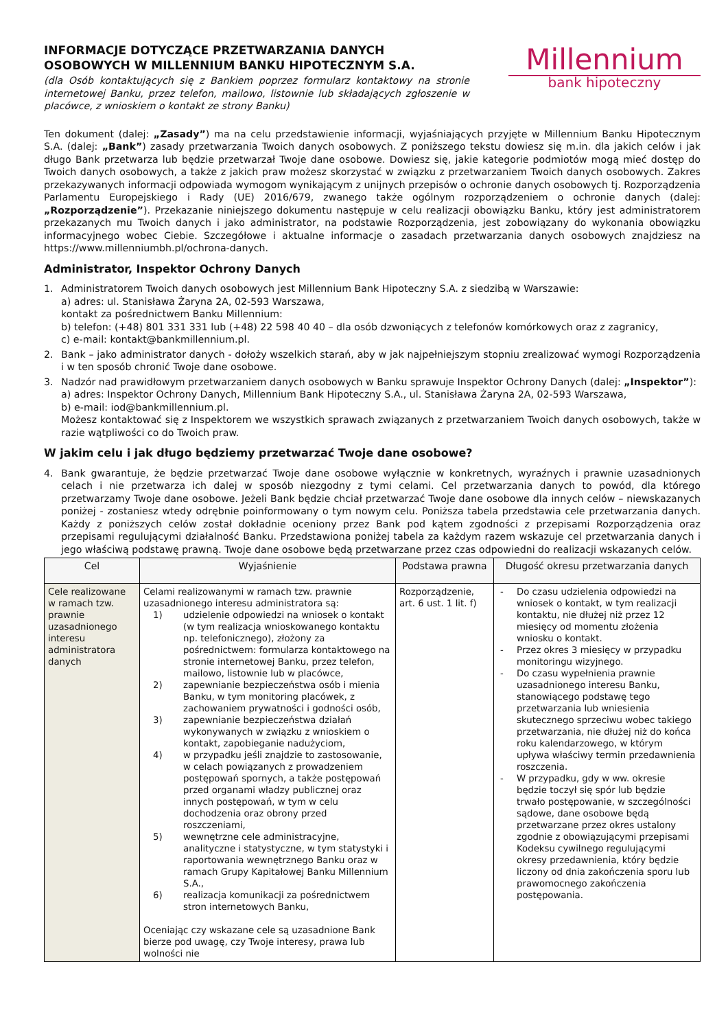INFORMACJE DOTYCZĄCE PRZETWARZANIA DANYCH OSOBOWYCH W MILLENNIUM BANKU HIPOTECZNYM S.A.
(dla Osób kontaktujących się z Bankiem poprzez formularz kontaktowy na stronie internetowej Banku, przez telefon, mailowo, listownie lub składających zgłoszenie w placówce, z wnioskiem o kontakt ze strony Banku)
Millennium
bank hipoteczny
Ten dokument (dalej: „Zasady”) ma na celu przedstawienie informacji, wyjaśniających przyjęte w Millennium Banku Hipotecznym S.A. (dalej: „Bank”) zasady przetwarzania Twoich danych osobowych. Z poniższego tekstu dowiesz się m.in. dla jakich celów i jak długo Bank przetwarza lub będzie przetwarzał Twoje dane osobowe. Dowiesz się, jakie kategorie podmiotów mogą mieć dostęp do Twoich danych osobowych, a także z jakich praw możesz skorzystać w związku z przetwarzaniem Twoich danych osobowych. Zakres przekazywanych informacji odpowiada wymogom wynikającym z unijnych przepisów o ochronie danych osobowych tj. Rozporządzenia Parlamentu Europejskiego i Rady (UE) 2016/679, zwanego także ogólnym rozporządzeniem o ochronie danych (dalej: „Rozporządzenie”). Przekazanie niniejszego dokumentu następuje w celu realizacji obowiązku Banku, który jest administratorem przekazanych mu Twoich danych i jako administrator, na podstawie Rozporządzenia, jest zobowiązany do wykonania obowiązku informacyjnego wobec Ciebie. Szczegółowe i aktualne informacje o zasadach przetwarzania danych osobowych znajdziesz na https://www.millenniumbh.pl/ochrona-danych.
Administrator, Inspektor Ochrony Danych
1. Administratorem Twoich danych osobowych jest Millennium Bank Hipoteczny S.A. z siedzibą w Warszawie:
a) adres: ul. Stanisława Żaryna 2A, 02-593 Warszawa,
kontakt za pośrednictwem Banku Millennium:
b) telefon: (+48) 801 331 331 lub (+48) 22 598 40 40 – dla osób dzwoniących z telefonów komórkowych oraz z zagranicy,
c) e-mail: kontakt@bankmillennium.pl.
2. Bank – jako administrator danych - dołoży wszelkich starań, aby w jak najpełniejszym stopniu zrealizować wymogi Rozporządzenia i w ten sposób chronić Twoje dane osobowe.
3. Nadzór nad prawidłowym przetwarzaniem danych osobowych w Banku sprawuje Inspektor Ochrony Danych (dalej: „Inspektor”):
a) adres: Inspektor Ochrony Danych, Millennium Bank Hipoteczny S.A., ul. Stanisława Żaryna 2A, 02-593 Warszawa,
b) e-mail: iod@bankmillennium.pl.
Możesz kontaktować się z Inspektorem we wszystkich sprawach związanych z przetwarzaniem Twoich danych osobowych, także w razie wątpliwości co do Twoich praw.
W jakim celu i jak długo będziemy przetwarzać Twoje dane osobowe?
4. Bank gwarantuje, że będzie przetwarzać Twoje dane osobowe wyłącznie w konkretnych, wyraźnych i prawnie uzasadnionych celach i nie przetwarza ich dalej w sposób niezgodny z tymi celami. Cel przetwarzania danych to powód, dla którego przetwarzamy Twoje dane osobowe. Jeżeli Bank będzie chciał przetwarzać Twoje dane osobowe dla innych celów – niewskazanych poniżej - zostaniesz wtedy odrębnie poinformowany o tym nowym celu. Poniższa tabela przedstawia cele przetwarzania danych. Każdy z poniższych celów został dokładnie oceniony przez Bank pod kątem zgodności z przepisami Rozporządzenia oraz przepisami regulującymi działalność Banku. Przedstawiona poniżej tabela za każdym razem wskazuje cel przetwarzania danych i jego właściwą podstawę prawną. Twoje dane osobowe będą przetwarzane przez czas odpowiedni do realizacji wskazanych celów.
| Cel | Wyjaśnienie | Podstawa prawna | Długość okresu przetwarzania danych |
| --- | --- | --- | --- |
| Cele realizowane w ramach tzw. prawnie uzasadnionego interesu administratora danych | Celami realizowanymi w ramach tzw. prawnie uzasadnionego interesu administratora są: 1) udzielenie odpowiedzi na wniosek o kontakt (w tym realizacja wnioskowanego kontaktu np. telefonicznego), złożony za pośrednictwem: formularza kontaktowego na stronie internetowej Banku, przez telefon, mailowo, listownie lub w placówce, 2) zapewnianie bezpieczeństwa osób i mienia Banku, w tym monitoring placówek, z zachowaniem prywatności i godności osób, 3) zapewnianie bezpieczeństwa działań wykonywanych w związku z wnioskiem o kontakt, zapobieganie nadużyciom, 4) w przypadku jeśli znajdzie to zastosowanie, w celach powiązanych z prowadzeniem postępowań spornych, a także postępowań przed organami władzy publicznej oraz innych postępowań, w tym w celu dochodzenia oraz obrony przed roszczeniami, 5) wewnętrzne cele administracyjne, analityczne i statystyczne, w tym statystyki i raportowania wewnętrznego Banku oraz w ramach Grupy Kapitałowej Banku Millennium S.A., 6) realizacja komunikacji za pośrednictwem stron internetowych Banku, Oceniając czy wskazane cele są uzasadnione Bank bierze pod uwagę, czy Twoje interesy, prawa lub wolności nie | Rozporządzenie, art. 6 ust. 1 lit. f) | - Do czasu udzielenia odpowiedzi na wniosek o kontakt, w tym realizacji kontaktu, nie dłużej niż przez 12 miesięcy od momentu złożenia wniosku o kontakt. - Przez okres 3 miesięcy w przypadku monitoringu wizyjnego. - Do czasu wypełnienia prawnie uzasadnionego interesu Banku, stanowiącego podstawę tego przetwarzania lub wniesienia skutecznego sprzeciwu wobec takiego przetwarzania, nie dłużej niż do końca roku kalendarzowego, w którym upływa właściwy termin przedawnienia roszczenia. - W przypadku, gdy w ww. okresie będzie toczył się spór lub będzie trwało postępowanie, w szczególności sądowe, dane osobowe będą przetwarzane przez okres ustalony zgodnie z obowiązującymi przepisami Kodeksu cywilnego regulującymi okresy przedawnienia, który będzie liczony od dnia zakończenia sporu lub prawomocnego zakończenia postępowania. |